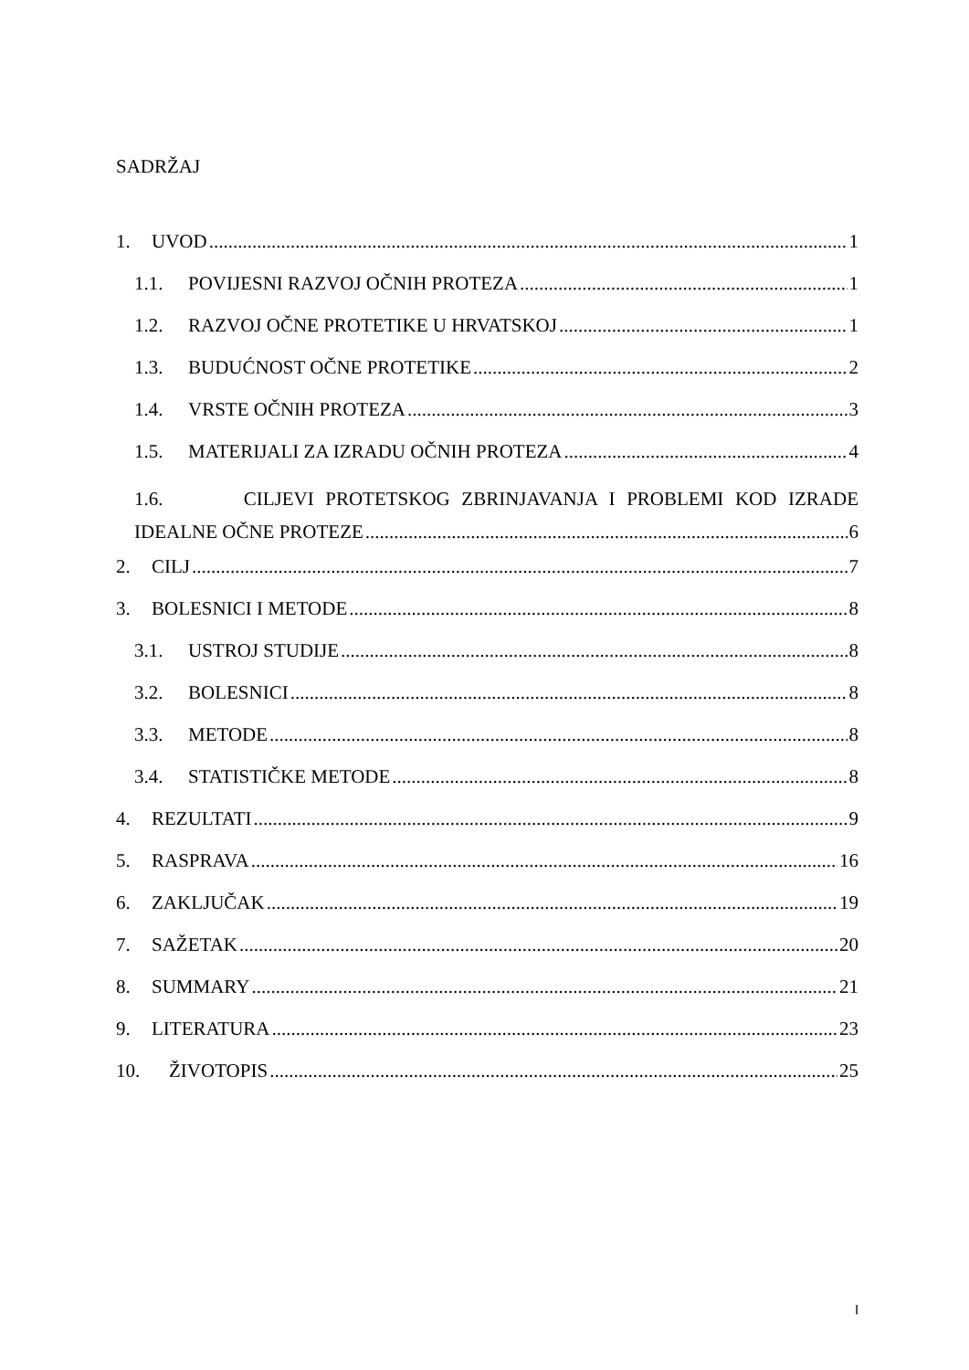SADRŽAJ
1. UVOD 1
1.1. POVIJESNI RAZVOJ OČNIH PROTEZA 1
1.2. RAZVOJ OČNE PROTETIKE U HRVATSKOJ 1
1.3. BUDUĆNOST OČNE PROTETIKE 2
1.4. VRSTE OČNIH PROTEZA 3
1.5. MATERIJALI ZA IZRADU OČNIH PROTEZA 4
1.6. CILJEVI PROTETSKOG ZBRINJAVANJA I PROBLEMI KOD IZRADE
IDEALNE OČNE PROTEZE 6
2. CILJ 7
3. BOLESNICI I METODE 8
3.1. USTROJ STUDIJE 8
3.2. BOLESNICI 8
3.3. METODE 8
3.4. STATISTIČKE METODE 8
4. REZULTATI 9
5. RASPRAVA 16
6. ZAKLJUČAK 19
7. SAŽETAK 20
8. SUMMARY 21
9. LITERATURA 23
10. ŽIVOTOPIS 25
I